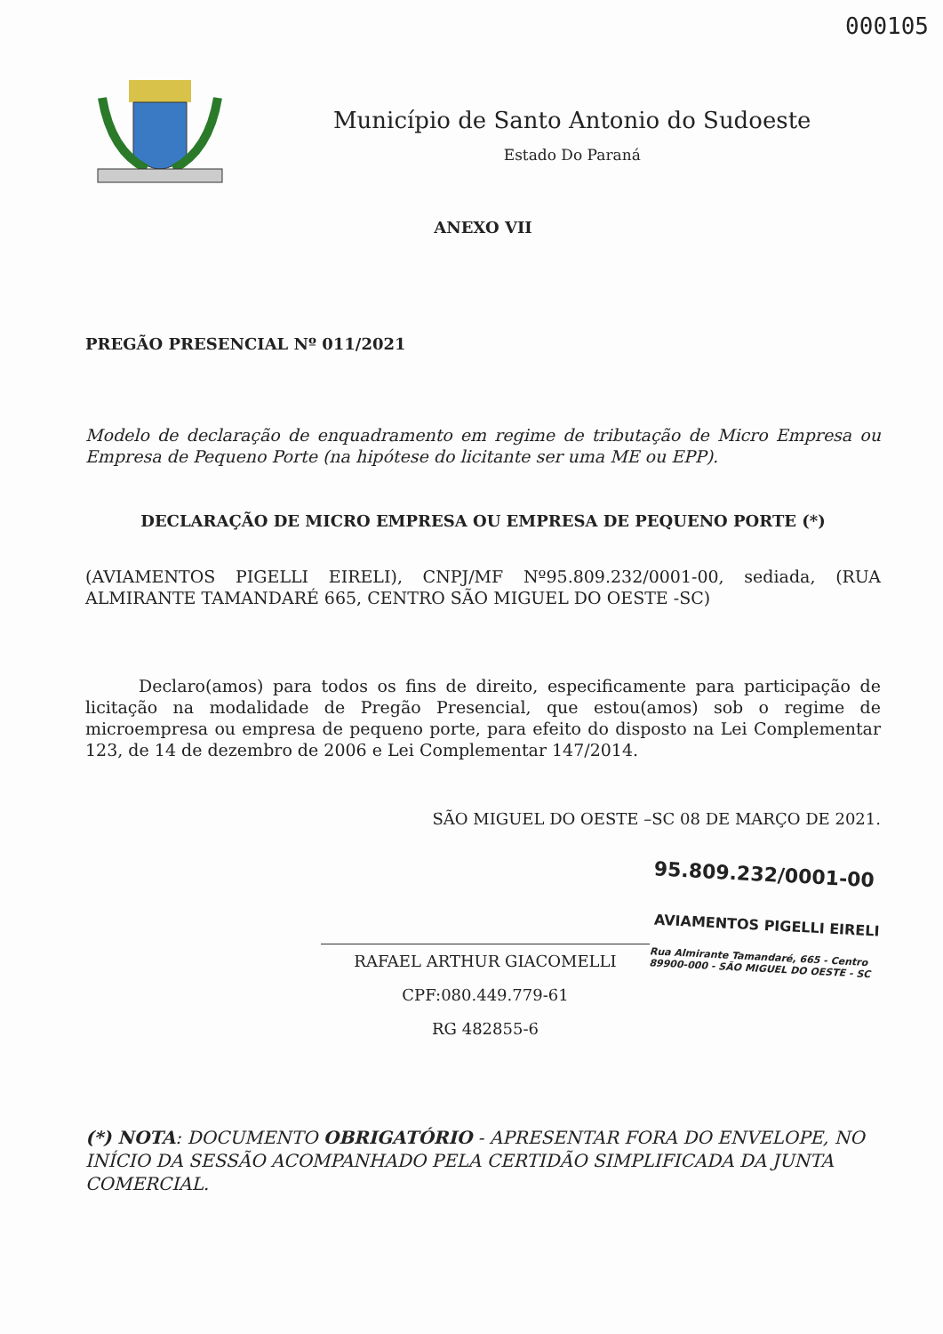000105
Município de Santo Antonio do Sudoeste
Estado Do Paraná
ANEXO VII
PREGÃO PRESENCIAL Nº 011/2021
Modelo de declaração de enquadramento em regime de tributação de Micro Empresa ou Empresa de Pequeno Porte (na hipótese do licitante ser uma ME ou EPP).
DECLARAÇÃO DE MICRO EMPRESA OU EMPRESA DE PEQUENO PORTE (*)
(AVIAMENTOS PIGELLI EIRELI), CNPJ/MF Nº95.809.232/0001-00, sediada, (RUA ALMIRANTE TAMANDARÉ 665, CENTRO SÃO MIGUEL DO OESTE -SC)
Declaro(amos) para todos os fins de direito, especificamente para participação de licitação na modalidade de Pregão Presencial, que estou(amos) sob o regime de microempresa ou empresa de pequeno porte, para efeito do disposto na Lei Complementar 123, de 14 de dezembro de 2006 e Lei Complementar 147/2014.
SÃO MIGUEL DO OESTE –SC 08 DE MARÇO DE 2021.
RAFAEL ARTHUR GIACOMELLI
CPF:080.449.779-61
RG 482855-6
95.809.232/0001-00
AVIAMENTOS PIGELLI EIRELI
Rua Almirante Tamandaré, 665 - Centro 89900-000 - SÃO MIGUEL DO OESTE - SC
(*) NOTA: DOCUMENTO OBRIGATÓRIO - APRESENTAR FORA DO ENVELOPE, NO INÍCIO DA SESSÃO ACOMPANHADO PELA CERTIDÃO SIMPLIFICADA DA JUNTA COMERCIAL.